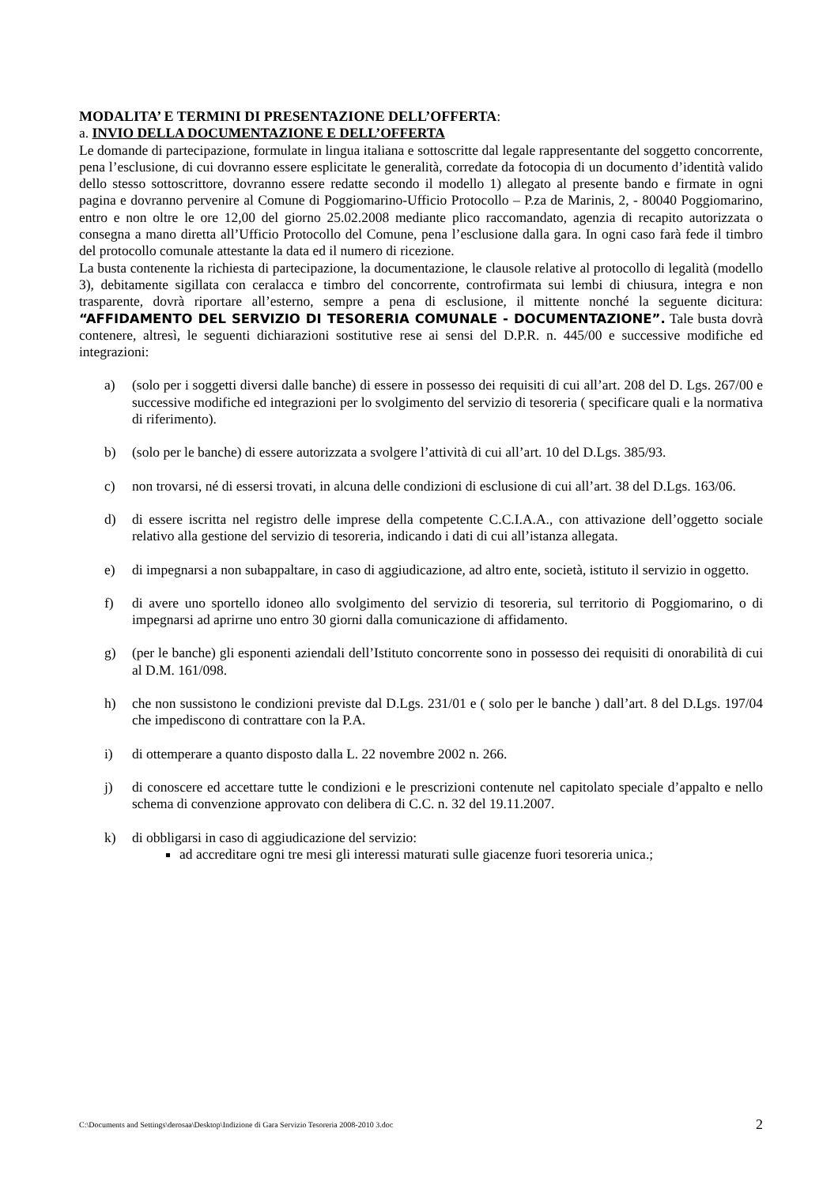MODALITA’ E TERMINI DI PRESENTAZIONE DELL’OFFERTA:
a. INVIO DELLA DOCUMENTAZIONE E DELL’OFFERTA
Le domande di partecipazione, formulate in lingua italiana e sottoscritte dal legale rappresentante del soggetto concorrente, pena l’esclusione, di cui dovranno essere esplicitate le generalità, corredate da fotocopia di un documento d’identità valido dello stesso sottoscrittore, dovranno essere redatte secondo il modello 1) allegato al presente bando e firmate in ogni pagina e dovranno pervenire al Comune di Poggiomarino-Ufficio Protocollo – P.za de Marinis, 2, - 80040 Poggiomarino, entro e non oltre le ore 12,00 del giorno 25.02.2008 mediante plico raccomandato, agenzia di recapito autorizzata o consegna a mano diretta all’Ufficio Protocollo del Comune, pena l’esclusione dalla gara. In ogni caso farà fede il timbro del protocollo comunale attestante la data ed il numero di ricezione.
La busta contenente la richiesta di partecipazione, la documentazione, le clausole relative al protocollo di legalità (modello 3), debitamente sigillata con ceralacca e timbro del concorrente, controfirmata sui lembi di chiusura, integra e non trasparente, dovrà riportare all’esterno, sempre a pena di esclusione, il mittente nonché la seguente dicitura: “AFFIDAMENTO DEL SERVIZIO DI TESORERIA COMUNALE - DOCUMENTAZIONE”. Tale busta dovrà contenere, altresì, le seguenti dichiarazioni sostitutive rese ai sensi del D.P.R. n. 445/00 e successive modifiche ed integrazioni:
a) (solo per i soggetti diversi dalle banche) di essere in possesso dei requisiti di cui all’art. 208 del D. Lgs. 267/00 e successive modifiche ed integrazioni per lo svolgimento del servizio di tesoreria ( specificare quali e la normativa di riferimento).
b) (solo per le banche) di essere autorizzata a svolgere l’attività di cui all’art. 10 del D.Lgs. 385/93.
c) non trovarsi, né di essersi trovati, in alcuna delle condizioni di esclusione di cui all’art. 38 del D.Lgs. 163/06.
d) di essere iscritta nel registro delle imprese della competente C.C.I.A.A., con attivazione dell’oggetto sociale relativo alla gestione del servizio di tesoreria, indicando i dati di cui all’istanza allegata.
e) di impegnarsi a non subappaltare, in caso di aggiudicazione, ad altro ente, società, istituto il servizio in oggetto.
f) di avere uno sportello idoneo allo svolgimento del servizio di tesoreria, sul territorio di Poggiomarino, o di impegnarsi ad aprirne uno entro 30 giorni dalla comunicazione di affidamento.
g) (per le banche) gli esponenti aziendali dell’Istituto concorrente sono in possesso dei requisiti di onorabilità di cui al D.M. 161/098.
h) che non sussistono le condizioni previste dal D.Lgs. 231/01 e ( solo per le banche ) dall’art. 8 del D.Lgs. 197/04 che impediscono di contrattare con la P.A.
i) di ottemperare a quanto disposto dalla L. 22 novembre 2002 n. 266.
j) di conoscere ed accettare tutte le condizioni e le prescrizioni contenute nel capitolato speciale d’appalto e nello schema di convenzione approvato con delibera di C.C. n. 32 del 19.11.2007.
k) di obbligarsi in caso di aggiudicazione del servizio:
ad accreditare ogni tre mesi gli interessi maturati sulle giacenze fuori tesoreria unica.;
C:\Documents and Settings\derosaa\Desktop\Indizione di Gara Servizio Tesoreria 2008-2010 3.doc 2